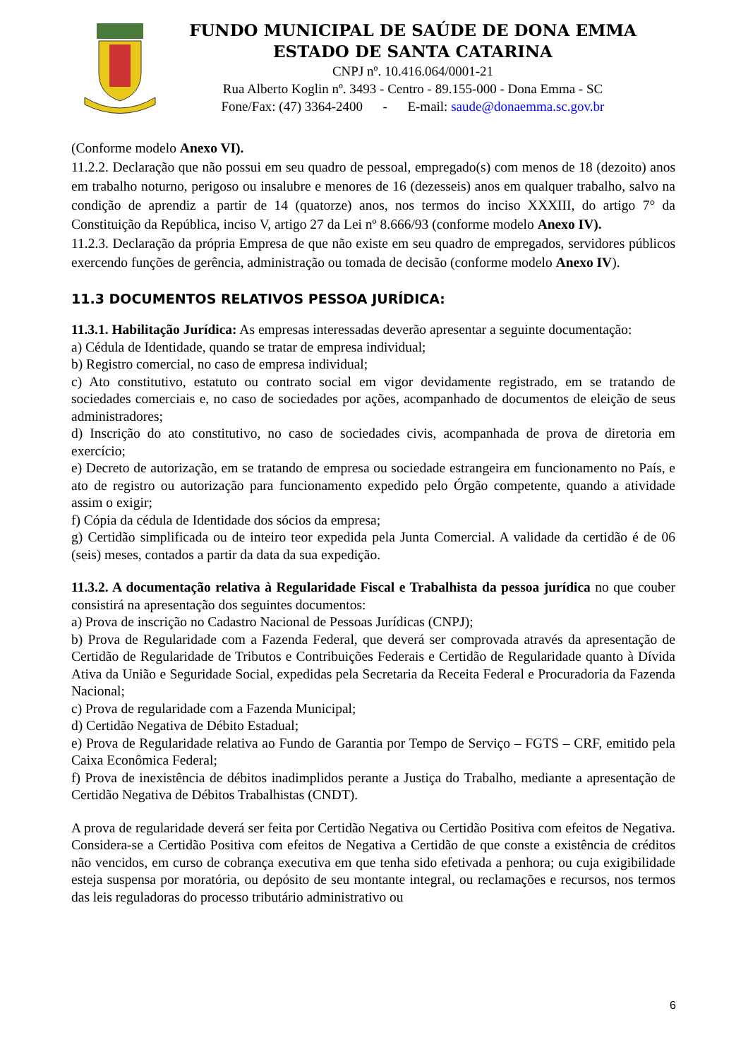FUNDO MUNICIPAL DE SAÚDE DE DONA EMMA
ESTADO DE SANTA CATARINA
CNPJ nº. 10.416.064/0001-21
Rua Alberto Koglin nº. 3493 - Centro - 89.155-000 - Dona Emma - SC
Fone/Fax: (47) 3364-2400 - E-mail: saude@donaemma.sc.gov.br
(Conforme modelo Anexo VI).
11.2.2. Declaração que não possui em seu quadro de pessoal, empregado(s) com menos de 18 (dezoito) anos em trabalho noturno, perigoso ou insalubre e menores de 16 (dezesseis) anos em qualquer trabalho, salvo na condição de aprendiz a partir de 14 (quatorze) anos, nos termos do inciso XXXIII, do artigo 7° da Constituição da República, inciso V, artigo 27 da Lei nº 8.666/93 (conforme modelo Anexo IV).
11.2.3. Declaração da própria Empresa de que não existe em seu quadro de empregados, servidores públicos exercendo funções de gerência, administração ou tomada de decisão (conforme modelo Anexo IV).
11.3 DOCUMENTOS RELATIVOS PESSOA JURÍDICA:
11.3.1. Habilitação Jurídica: As empresas interessadas deverão apresentar a seguinte documentação:
a) Cédula de Identidade, quando se tratar de empresa individual;
b) Registro comercial, no caso de empresa individual;
c) Ato constitutivo, estatuto ou contrato social em vigor devidamente registrado, em se tratando de sociedades comerciais e, no caso de sociedades por ações, acompanhado de documentos de eleição de seus administradores;
d) Inscrição do ato constitutivo, no caso de sociedades civis, acompanhada de prova de diretoria em exercício;
e) Decreto de autorização, em se tratando de empresa ou sociedade estrangeira em funcionamento no País, e ato de registro ou autorização para funcionamento expedido pelo Órgão competente, quando a atividade assim o exigir;
f) Cópia da cédula de Identidade dos sócios da empresa;
g) Certidão simplificada ou de inteiro teor expedida pela Junta Comercial. A validade da certidão é de 06 (seis) meses, contados a partir da data da sua expedição.
11.3.2. A documentação relativa à Regularidade Fiscal e Trabalhista da pessoa jurídica no que couber consistirá na apresentação dos seguintes documentos:
a) Prova de inscrição no Cadastro Nacional de Pessoas Jurídicas (CNPJ);
b) Prova de Regularidade com a Fazenda Federal, que deverá ser comprovada através da apresentação de Certidão de Regularidade de Tributos e Contribuições Federais e Certidão de Regularidade quanto à Dívida Ativa da União e Seguridade Social, expedidas pela Secretaria da Receita Federal e Procuradoria da Fazenda Nacional;
c) Prova de regularidade com a Fazenda Municipal;
d) Certidão Negativa de Débito Estadual;
e) Prova de Regularidade relativa ao Fundo de Garantia por Tempo de Serviço – FGTS – CRF, emitido pela Caixa Econômica Federal;
f) Prova de inexistência de débitos inadimplidos perante a Justiça do Trabalho, mediante a apresentação de Certidão Negativa de Débitos Trabalhistas (CNDT).
A prova de regularidade deverá ser feita por Certidão Negativa ou Certidão Positiva com efeitos de Negativa. Considera-se a Certidão Positiva com efeitos de Negativa a Certidão de que conste a existência de créditos não vencidos, em curso de cobrança executiva em que tenha sido efetivada a penhora; ou cuja exigibilidade esteja suspensa por moratória, ou depósito de seu montante integral, ou reclamações e recursos, nos termos das leis reguladoras do processo tributário administrativo ou
6